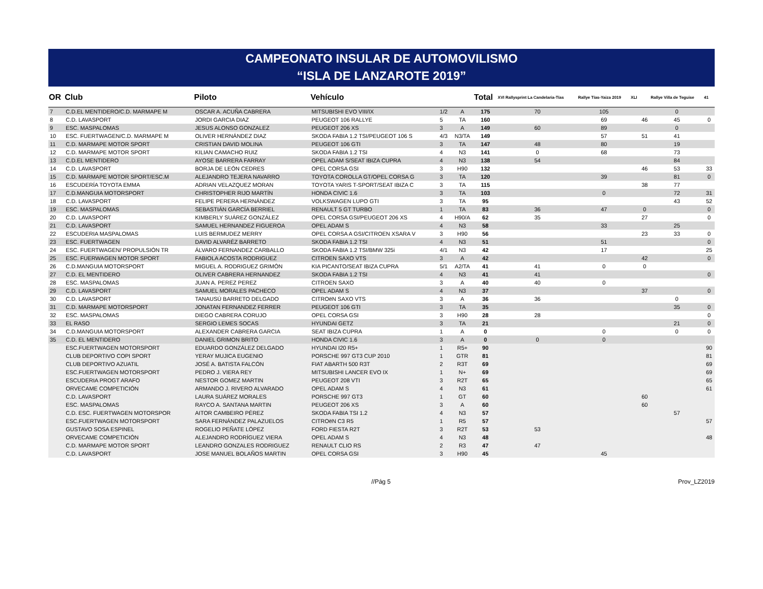CAMPEONATO INSULAR DE AUTOMOVILISMO
“ISLA DE LANZAROTE 2019”
| OR | Club | Piloto | Vehículo | | | Total | XVI Rallysprint La Candelaria-Tías | Rallye Tías-Yaiza 2019 | XLI | | Rallye Villa de Teguise | 41 |
| --- | --- | --- | --- | --- | --- | --- | --- | --- | --- | --- | --- | --- |
| 7 | C.D.EL MENTIDERO/C.D. MARMAPE M | OSCAR A. ACUÑA CABRERA | MITSUBISHI EVO VIII/IX | 1/2 | A | 175 | 70 | 105 | | | 0 | |
| 8 | C.D. LAVASPORT | JORDI GARCIA DIAZ | PEUGEOT 106 RALLYE | 5 | TA | 160 | | 69 | | 46 | 45 | 0 |
| 9 | ESC. MASPALOMAS | JESUS ALONSO GONZALEZ | PEUGEOT 206 XS | 3 | A | 149 | 60 | 89 | | | 0 | |
| 10 | ESC. FUERTWAGEN/C.D. MARMAPE M | OLIVER HERNÁNDEZ DIAZ | SKODA FABIA 1.2 TSI/PEUGEOT 106 S | 4/3 | N3/TA | 149 | | 57 | | 51 | 41 | |
| 11 | C.D. MARMAPE MOTOR SPORT | CRISTIAN DAVID MOLINA | PEUGEOT 106 GTI | 3 | TA | 147 | 48 | 80 | | | 19 | |
| 12 | C.D. MARMAPE MOTOR SPORT | KILIAN CAMACHO RUIZ | SKODA FABIA 1.2 TSI | 4 | N3 | 141 | 0 | 68 | | | 73 | |
| 13 | C.D.EL MENTIDERO | AYOSE BARRERA FARRAY | OPEL ADAM S/SEAT IBIZA CUPRA | 4 | N3 | 138 | 54 | | | | 84 | |
| 14 | C.D. LAVASPORT | BORJA DE LEÓN CEDRES | OPEL CORSA GSI | 3 | H90 | 132 | | | | 46 | 53 | 33 |
| 15 | C.D. MARMAPE MOTOR SPORT/ESC.M | ALEJANDRO TEJERA NAVARRO | TOYOTA COROLLA GT/OPEL CORSA G | 3 | TA | 120 | | 39 | | | 81 | 0 |
| 16 | ESCUDERÍA TOYOTA EMMA | ADRIAN VELAZQUEZ MORAN | TOYOTA YARIS T-SPORT/SEAT IBIZA C | 3 | TA | 115 | | | | 38 | 77 | |
| 17 | C.D.MANGUIA MOTORSPORT | CHRISTOPHER RIJO MARTÍN | HONDA CIVIC 1.6 | 3 | TA | 103 | | 0 | | | 72 | 31 |
| 18 | C.D. LAVASPORT | FELIPE PERERA HERNÁNDEZ | VOLKSWAGEN LUPO GTI | 3 | TA | 95 | | | | | 43 | 52 |
| 19 | ESC. MASPALOMAS | SEBASTIÁN GARCÍA BERRIEL | RENAULT 5 GT TURBO | 1 | TA | 83 | 36 | 47 | | 0 | | 0 |
| 20 | C.D. LAVASPORT | KIMBERLY SUÁREZ GONZÁLEZ | OPEL CORSA GSI/PEUGEOT 206 XS | 4 | H90/A | 62 | 35 | | | 27 | | 0 |
| 21 | C.D. LAVASPORT | SAMUEL HERNANDEZ FIGUEROA | OPEL ADAM S | 4 | N3 | 58 | | 33 | | | 25 | |
| 22 | ESCUDERIA MASPALOMAS | LUIS BERMUDEZ MERRY | OPEL CORSA A GSI/CITROEN XSARA V | 3 | H90 | 56 | | | | 23 | 33 | 0 |
| 23 | ESC. FUERTWAGEN | DAVID ALVARÉZ BARRETO | SKODA FABIA 1.2 TSI | 4 | N3 | 51 | | 51 | | | | 0 |
| 24 | ESC. FUERTWAGEN/ PROPULSIÓN TR | ÁLVARO FERNANDEZ CARBALLO | SKODA FABIA 1.2 TSI/BMW 325i | 4/1 | N3 | 42 | | 17 | | | | 25 |
| 25 | ESC. FUERWAGEN MOTOR SPORT | FABIOLA ACOSTA RODRIGUEZ | CITROEN SAXO VTS | 3 | A | 42 | | | | 42 | | 0 |
| 26 | C.D.MANGUIA MOTORSPORT | MIGUEL A. RODRIGUEZ GRIMÓN | KIA PICANTO/SEAT IBIZA CUPRA | 5/1 | A2/TA | 41 | 41 | 0 | | 0 | | |
| 27 | C.D. EL MENTIDERO | OLIVER CABRERA HERNANDEZ | SKODA FABIA 1.2 TSI | 4 | N3 | 41 | 41 | | | | | 0 |
| 28 | ESC. MASPALOMAS | JUAN A. PEREZ PEREZ | CITROEN SAXO | 3 | A | 40 | 40 | 0 | | | | |
| 29 | C.D. LAVASPORT | SAMUEL MORALES PACHECO | OPEL ADAM S | 4 | N3 | 37 | | | | 37 | | 0 |
| 30 | C.D. LAVASPORT | TANAUSÚ BARRETO DELGADO | CITROëN SAXO VTS | 3 | A | 36 | 36 | | | | 0 | |
| 31 | C.D. MARMAPE MOTORSPORT | JONATAN FERNANDEZ FERRER | PEUGEOT 106 GTI | 3 | TA | 35 | | | | | 35 | 0 |
| 32 | ESC. MASPALOMAS | DIEGO CABRERA CORUJO | OPEL CORSA GSI | 3 | H90 | 28 | 28 | | | | | 0 |
| 33 | EL RASO | SERGIO LEMES SOCAS | HYUNDAI GETZ | 3 | TA | 21 | | | | | 21 | 0 |
| 34 | C.D.MANGUIA MOTORSPORT | ALEXANDER CABRERA GARCIA | SEAT IBIZA CUPRA | 1 | A | 0 | | 0 | | | 0 | 0 |
| 35 | C.D. EL MENTIDERO | DANIEL GRIMON BRITO | HONDA CIVIC 1.6 | 3 | A | 0 | 0 | 0 | | | | |
| | ESC.FUERTWAGEN MOTORSPORT | EDUARDO GONZÁLEZ DELGADO | HYUNDAI I20 R5+ | 1 | R5+ | 90 | | | | | | 90 |
| | CLUB DEPORTIVO COPI SPORT | YERAY MUJICA EUGENIO | PORSCHE 997 GT3 CUP 2010 | 1 | GTR | 81 | | | | | | 81 |
| | CLUB DEPORTIVO AZUATIL | JOSÉ A. BATISTA FALCÓN | FIAT ABARTH 500 R3T | 2 | R3T | 69 | | | | | | 69 |
| | ESC.FUERTWAGEN MOTORSPORT | PEDRO J. VIERA REY | MITSUBISHI LANCER EVO IX | 1 | N+ | 69 | | | | | | 69 |
| | ESCUDERIA PROGT ARAFO | NESTOR GOMEZ MARTIN | PEUGEOT 208 VTI | 3 | R2T | 65 | | | | | | 65 |
| | ORVECAME COMPETICIÓN | ARMANDO J. RIVERO ALVARADO | OPEL ADAM S | 4 | N3 | 61 | | | | | | 61 |
| | C.D. LAVASPORT | LAURA SUÁREZ MORALES | PORSCHE 997 GT3 | 1 | GT | 60 | | | | 60 | | |
| | ESC. MASPALOMAS | RAYCO A. SANTANA MARTIN | PEUGEOT 206 XS | 3 | A | 60 | | | | 60 | | |
| | C.D. ESC. FUERTWAGEN MOTORSPOR | AITOR CAMBEIRO PÉREZ | SKODA FABIA TSI 1.2 | 4 | N3 | 57 | | | | | 57 | |
| | ESC.FUERTWAGEN MOTORSPORT | SARA FERNÁNDEZ PALAZUELOS | CITROëN C3 R5 | 1 | R5 | 57 | | | | | | 57 |
| | GUSTAVO SOSA ESPINEL | ROGELIO PEÑATE LÓPEZ | FORD FIESTA R2T | 3 | R2T | 53 | 53 | | | | | |
| | ORVECAME COMPETICIÓN | ALEJANDRO RODRÍGUEZ VIERA | OPEL ADAM S | 4 | N3 | 48 | | | | | | 48 |
| | C.D. MARMAPE MOTOR SPORT | LEANDRO GONZALES RODRIGUEZ | RENAULT CLIO RS | 2 | R3 | 47 | 47 | | | | | |
| | C.D. LAVASPORT | JOSE MANUEL BOLAÑOS MARTIN | OPEL CORSA GSI | 3 | H90 | 45 | | 45 | | | | |
//Pág 5 Prov_LZ2019